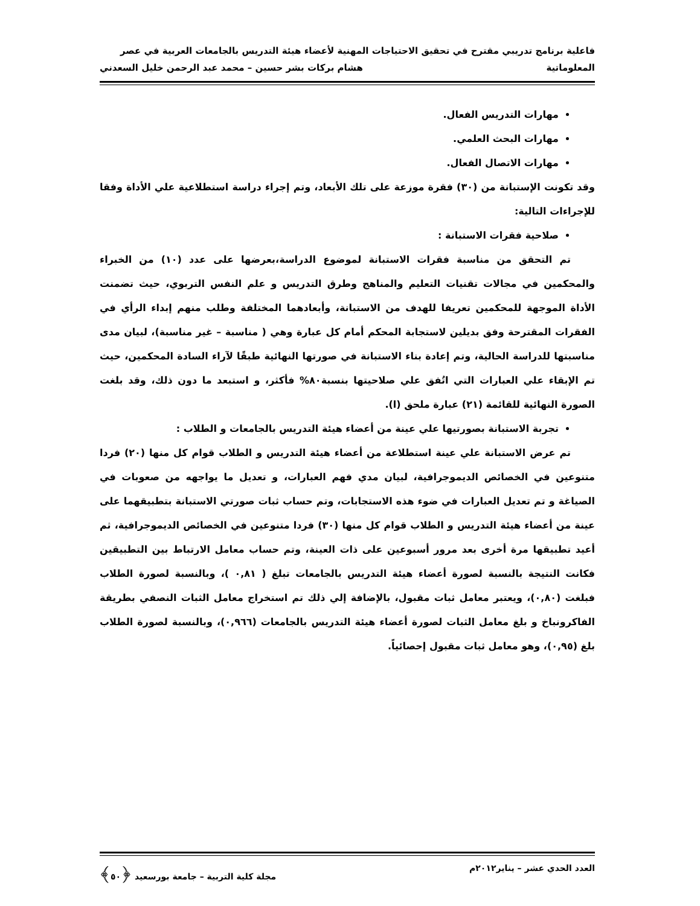فاعلية برنامج تدريبي مقترح في تحقيق الاحتياجات المهنية لأعضاء هيئة التدريس بالجامعات العربية في عصر
المعلوماتية هشام بركات بشر حسين – محمد عبد الرحمن خليل السعدني
مهارات التدريس الفعال.
مهارات البحث العلمي.
مهارات الاتصال الفعال.
وقد تكونت الإستبانة من (٣٠) فقرة موزعة على تلك الأبعاد، وتم إجراء دراسة استطلاعية علي الأداة وفقا للإجراءات التالية:
صلاحية فقرات الاستبانة :
تم التحقق من مناسبة فقرات الاستبانة لموضوع الدراسة،بعرضها على عدد (١٠) من الخبراء والمحكمين في مجالات تقنيات التعليم والمناهج وطرق التدريس و علم النفس التربوي، حيث تضمنت الأداة الموجهة للمحكمين تعريفا للهدف من الاستبانة، وأبعادهما المختلفة وطلب منهم إبداء الرأي في الفقرات المقترحة وفق بديلين لاستجابة المحكم أمام كل عبارة وهي ( مناسبة – غير مناسبة)، لبيان مدى مناسبتها للدراسة الحالية، وتم إعادة بناء الاستبانة في صورتها النهائية طبقًا لآراء السادة المحكمين، حيث تم الإبقاء علي العبارات التي اتُفق علي صلاحيتها بنسبة٨٠% فأكثر، و استبعد ما دون ذلك، وقد بلغت الصورة النهائية للقائمة (٢١) عبارة ملحق (ا).
تجربة الاستبانة بصورتيها علي عينة من أعضاء هيئة التدريس بالجامعات و الطلاب :
تم عرض الاستبانة علي عينة استطلاعة من أعضاء هيئة التدريس و الطلاب قوام كل منها (٢٠) فردا متنوعين في الخصائص الديموجرافية، لبيان مدي فهم العبارات، و تعديل ما يواجهه من صعوبات في الصياغة و تم تعديل العبارات في ضوء هذه الاستجابات، وتم حساب ثبات صورتي الاستبانة بتطبيقهما على عينة من أعضاء هيئة التدريس و الطلاب قوام كل منها (٣٠) فردا متنوعين في الخصائص الديموجرافية، ثم أعيد تطبيقها مرة أخرى بعد مرور أسبوعين على ذات العينة، وتم حساب معامل الارتباط بين التطبيقين فكانت النتيجة بالنسبة لصورة أعضاء هيئة التدريس بالجامعات تبلغ ( ٠,٨١ )، وبالنسبة لصورة الطلاب فبلغت (٠,٨٠)، ويعتبر معامل ثبات مقبول، بالإضافة إلي ذلك تم استخراج معامل الثبات النصفي بطريقة الفاكرونباخ و بلغ معامل الثبات لصورة أعضاء هيئة التدريس بالجامعات (٠,٩٦٦)، وبالنسبة لصورة الطلاب بلغ (٠,٩٥)، وهو معامل ثبات مقبول إحصائياً.
العدد الحدي عشر – يناير٢٠١٢م مجلة كلية التربية – جامعة بورسعيد ﴿٥٠﴾